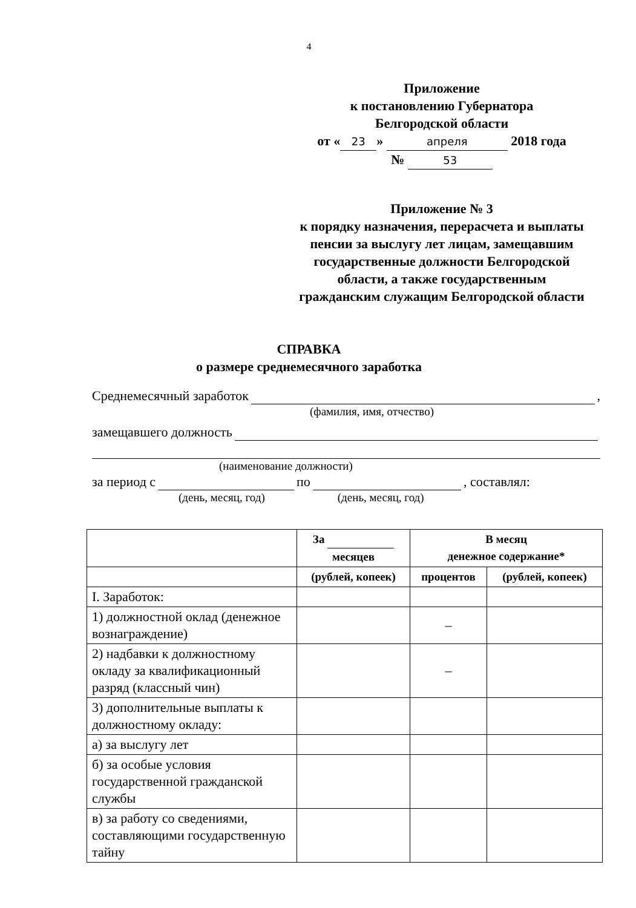4
Приложение
к постановлению Губернатора
Белгородской области
от « 23 » апреля 2018 года
№ 53
Приложение № 3
к порядку назначения, перерасчета и выплаты пенсии за выслугу лет лицам, замещавшим государственные должности Белгородской области, а также государственным гражданским служащим Белгородской области
СПРАВКА
о размере среднемесячного заработка
Среднемесячный заработок ,
(фамилия, имя, отчество)
замещавшего должность
(наименование должности)
за период с по , составлял:
(день, месяц, год) (день, месяц, год)
| | За месяцев | В месяц денежное содержание* | |
| --- | --- | --- | --- |
| | (рублей, копеек) | процентов | (рублей, копеек) |
| I. Заработок: | | | |
| 1) должностной оклад (денежное вознаграждение) | | – | |
| 2) надбавки к должностному окладу за квалификационный разряд (классный чин) | | – | |
| 3) дополнительные выплаты к должностному окладу: | | | |
| а) за выслугу лет | | | |
| б) за особые условия государственной гражданской службы | | | |
| в) за работу со сведениями, составляющими государственную тайну | | | |